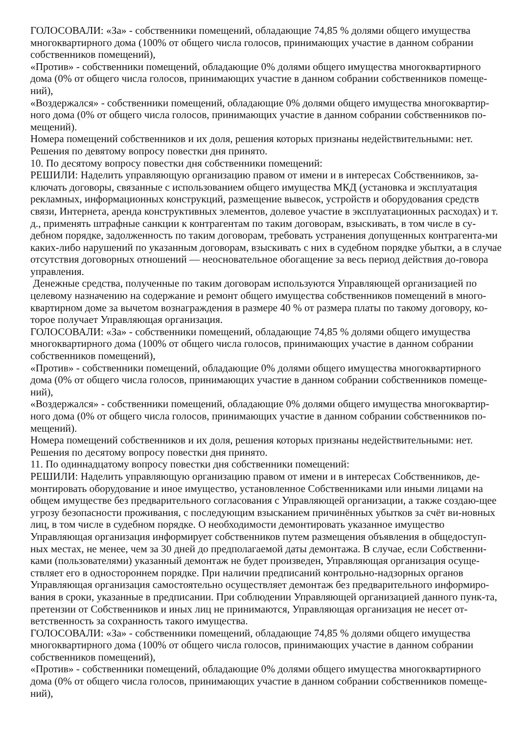ГОЛОСОВАЛИ: «За» - собственники помещений, обладающие 74,85 % долями общего имущества многоквартирного дома (100% от общего числа голосов, принимающих участие в данном собрании собственников помещений),
«Против» - собственники помещений, обладающие 0% долями общего имущества многоквартирного дома (0% от общего числа голосов, принимающих участие в данном собрании собственников помеще-ний),
«Воздержался» - собственники помещений, обладающие 0% долями общего имущества многоквартир-ного дома (0% от общего числа голосов, принимающих участие в данном собрании собственников по-мещений).
Номера помещений собственников и их доля, решения которых признаны недействительными: нет.
Решения по девятому вопросу повестки дня принято.
10. По десятому вопросу повестки дня собственники помещений:
РЕШИЛИ: Наделить управляющую организацию правом от имени и в интересах Собственников, за-ключать договоры, связанные с использованием общего имущества МКД (установка и эксплуатация рекламных, информационных конструкций, размещение вывесок, устройств и оборудования средств связи, Интернета, аренда конструктивных элементов, долевое участие в эксплуатационных расходах) и т. д., применять штрафные санкции к контрагентам по таким договорам, взыскивать, в том числе в су-дебном порядке, задолженность по таким договорам, требовать устранения допущенных контрагента-ми каких-либо нарушений по указанным договорам, взыскивать с них в судебном порядке убытки, а в случае отсутствия договорных отношений — неосновательное обогащение за весь период действия до-говора управления.
Денежные средства, полученные по таким договорам используются Управляющей организацией по целевому назначению на содержание и ремонт общего имущества собственников помещений в много-квартирном доме за вычетом вознаграждения в размере 40 % от размера платы по такому договору, ко-торое получает Управляющая организация.
ГОЛОСОВАЛИ: «За» - собственники помещений, обладающие 74,85 % долями общего имущества многоквартирного дома (100% от общего числа голосов, принимающих участие в данном собрании собственников помещений),
«Против» - собственники помещений, обладающие 0% долями общего имущества многоквартирного дома (0% от общего числа голосов, принимающих участие в данном собрании собственников помеще-ний),
«Воздержался» - собственники помещений, обладающие 0% долями общего имущества многоквартир-ного дома (0% от общего числа голосов, принимающих участие в данном собрании собственников по-мещений).
Номера помещений собственников и их доля, решения которых признаны недействительными: нет.
Решения по десятому вопросу повестки дня принято.
11. По одиннадцатому вопросу повестки дня собственники помещений:
РЕШИЛИ: Наделить управляющую организацию правом от имени и в интересах Собственников, де-монтировать оборудование и иное имущество, установленное Собственниками или иными лицами на общем имуществе без предварительного согласования с Управляющей организации, а также создаю-щее угрозу безопасности проживания, с последующим взысканием причинённых убытков за счёт ви-новных лиц, в том числе в судебном порядке. О необходимости демонтировать указанное имущество Управляющая организация информирует собственников путем размещения объявления в общедоступ-ных местах, не менее, чем за 30 дней до предполагаемой даты демонтажа. В случае, если Собственни-ками (пользователями) указанный демонтаж не будет произведен, Управляющая организация осуще-ствляет его в одностороннем порядке. При наличии предписаний контрольно-надзорных органов Управляющая организация самостоятельно осуществляет демонтаж без предварительного информиро-вания в сроки, указанные в предписании. При соблюдении Управляющей организацией данного пунк-та, претензии от Собственников и иных лиц не принимаются, Управляющая организация не несет от-ветственность за сохранность такого имущества.
ГОЛОСОВАЛИ: «За» - собственники помещений, обладающие 74,85 % долями общего имущества многоквартирного дома (100% от общего числа голосов, принимающих участие в данном собрании собственников помещений),
«Против» - собственники помещений, обладающие 0% долями общего имущества многоквартирного дома (0% от общего числа голосов, принимающих участие в данном собрании собственников помеще-ний),